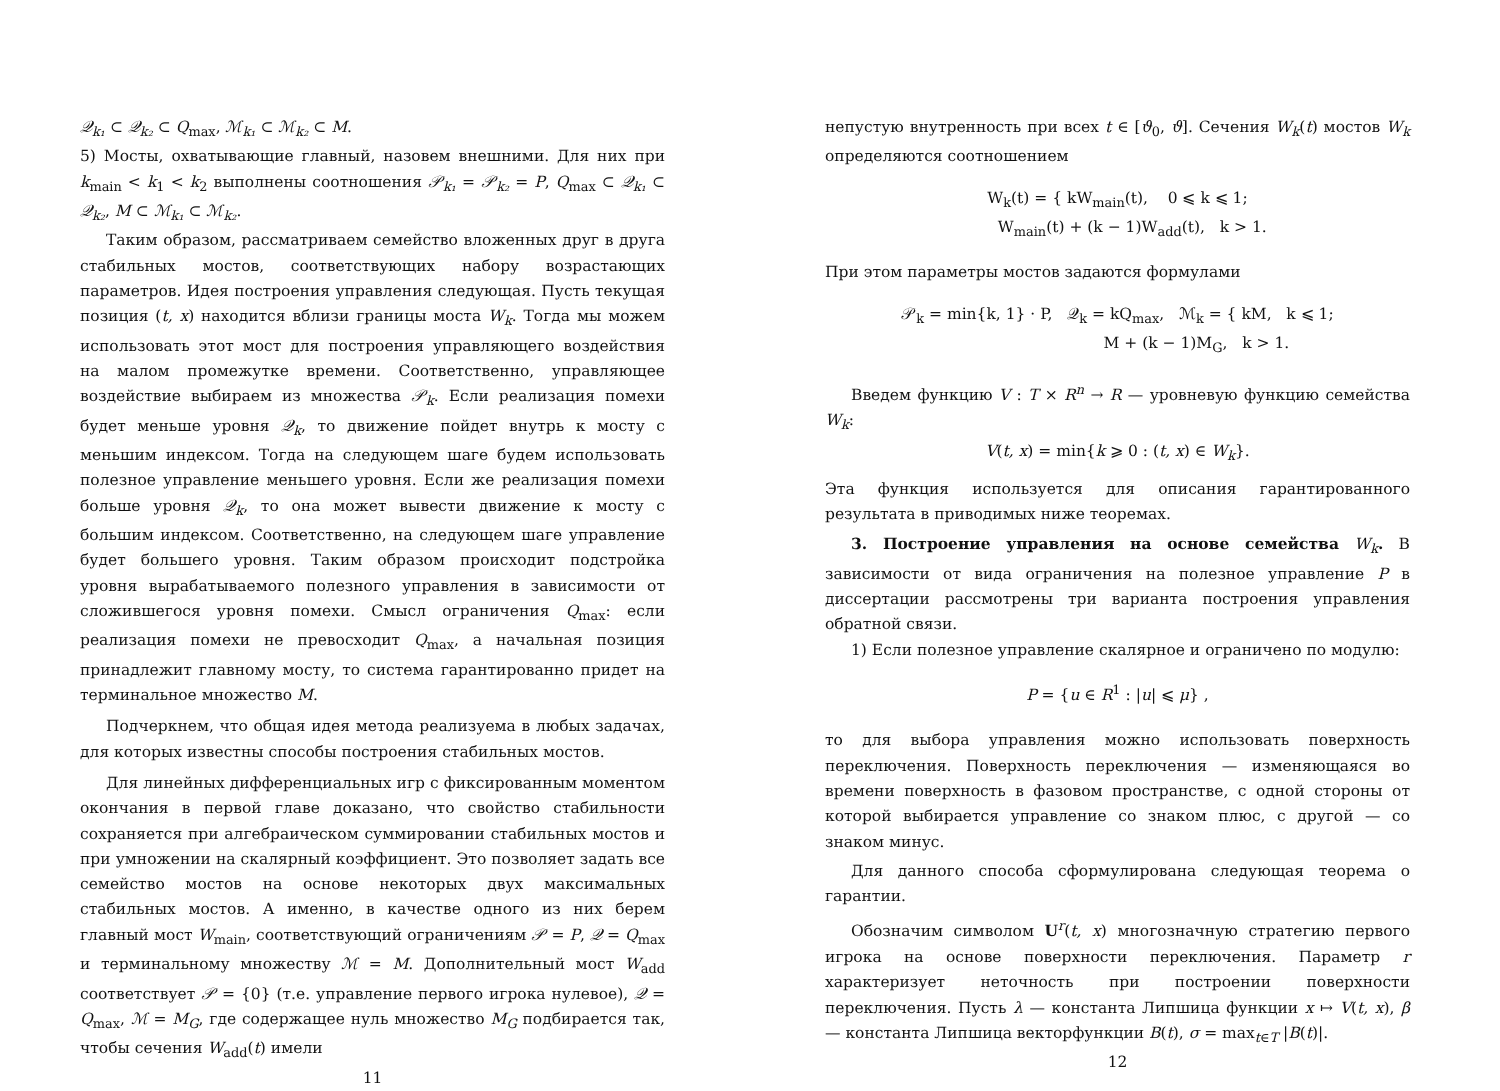𝒬<sub>k₁</sub> ⊂ 𝒬<sub>k₂</sub> ⊂ Q<sub>max</sub>, ℳ<sub>k₁</sub> ⊂ ℳ<sub>k₂</sub> ⊂ M.
5) Мосты, охватывающие главный, назовем внешними. Для них при k<sub>main</sub> < k<sub>1</sub> < k<sub>2</sub> выполнены соотношения 𝒫<sub>k₁</sub> = 𝒫<sub>k₂</sub> = P, Q<sub>max</sub> ⊂ 𝒬<sub>k₁</sub> ⊂ 𝒬<sub>k₂</sub>, M ⊂ ℳ<sub>k₁</sub> ⊂ ℳ<sub>k₂</sub>.
Таким образом, рассматриваем семейство вложенных друг в друга стабильных мостов, соответствующих набору возрастающих параметров. Идея построения управления следующая. Пусть текущая позиция (t, x) находится вблизи границы моста W<sub>k</sub>. Тогда мы можем использовать этот мост для построения управляющего воздействия на малом промежутке времени. Соответственно, управляющее воздействие выбираем из множества 𝒫<sub>k</sub>. Если реализация помехи будет меньше уровня 𝒬<sub>k</sub>, то движение пойдет внутрь к мосту с меньшим индексом. Тогда на следующем шаге будем использовать полезное управление меньшего уровня. Если же реализация помехи больше уровня 𝒬<sub>k</sub>, то она может вывести движение к мосту с большим индексом. Соответственно, на следующем шаге управление будет большего уровня. Таким образом происходит подстройка уровня вырабатываемого полезного управления в зависимости от сложившегося уровня помехи. Смысл ограничения Q<sub>max</sub>: если реализация помехи не превосходит Q<sub>max</sub>, а начальная позиция принадлежит главному мосту, то система гарантированно придет на терминальное множество M.
Подчеркнем, что общая идея метода реализуема в любых задачах, для которых известны способы построения стабильных мостов.
Для линейных дифференциальных игр с фиксированным моментом окончания в первой главе доказано, что свойство стабильности сохраняется при алгебраическом суммировании стабильных мостов и при умножении на скалярный коэффициент. Это позволяет задать все семейство мостов на основе некоторых двух максимальных стабильных мостов. А именно, в качестве одного из них берем главный мост W<sub>main</sub>, соответствующий ограничениям 𝒫 = P, 𝒬 = Q<sub>max</sub> и терминальному множеству ℳ = M. Дополнительный мост W<sub>add</sub> соответствует 𝒫 = {0} (т.е. управление первого игрока нулевое), 𝒬 = Q<sub>max</sub>, ℳ = M<sub>G</sub>, где содержащее нуль множество M<sub>G</sub> подбирается так, чтобы сечения W<sub>add</sub>(t) имели
11
непустую внутренность при всех t ∈ [ϑ<sub>0</sub>, ϑ]. Сечения W<sub>k</sub>(t) мостов W<sub>k</sub> определяются соотношением
W<sub>k</sub>(t) = { kW<sub>main</sub>(t), 0 ⩽ k ⩽ 1;
W<sub>main</sub>(t) + (k − 1)W<sub>add</sub>(t), k > 1.
При этом параметры мостов задаются формулами
𝒫<sub>k</sub> = min{k, 1} · P, 𝒬<sub>k</sub> = kQ<sub>max</sub>, ℳ<sub>k</sub> = { kM, k ⩽ 1;
M + (k − 1)M<sub>G</sub>, k > 1.
Введем функцию V : T × R<sup>n</sup> → R — уровневую функцию семейства W<sub>k</sub>:
V(t, x) = min{k ⩾ 0 : (t, x) ∈ W<sub>k</sub>}.
Эта функция используется для описания гарантированного результата в приводимых ниже теоремах.
3. Построение управления на основе семейства W<sub>k</sub>. В зависимости от вида ограничения на полезное управление P в диссертации рассмотрены три варианта построения управления обратной связи.
1) Если полезное управление скалярное и ограничено по модулю:
P = {u ∈ R<sup>1</sup> : |u| ⩽ μ} ,
то для выбора управления можно использовать поверхность переключения. Поверхность переключения — изменяющаяся во времени поверхность в фазовом пространстве, с одной стороны от которой выбирается управление со знаком плюс, с другой — со знаком минус.
Для данного способа сформулирована следующая теорема о гарантии.
Обозначим символом U<sup>r</sup>(t, x) многозначную стратегию первого игрока на основе поверхности переключения. Параметр r характеризует неточность при построении поверхности переключения. Пусть λ — константа Липшица функции x ↦ V(t, x), β — константа Липшица векторфункции B(t), σ = max<sub>t∈T</sub> |B(t)|.
12